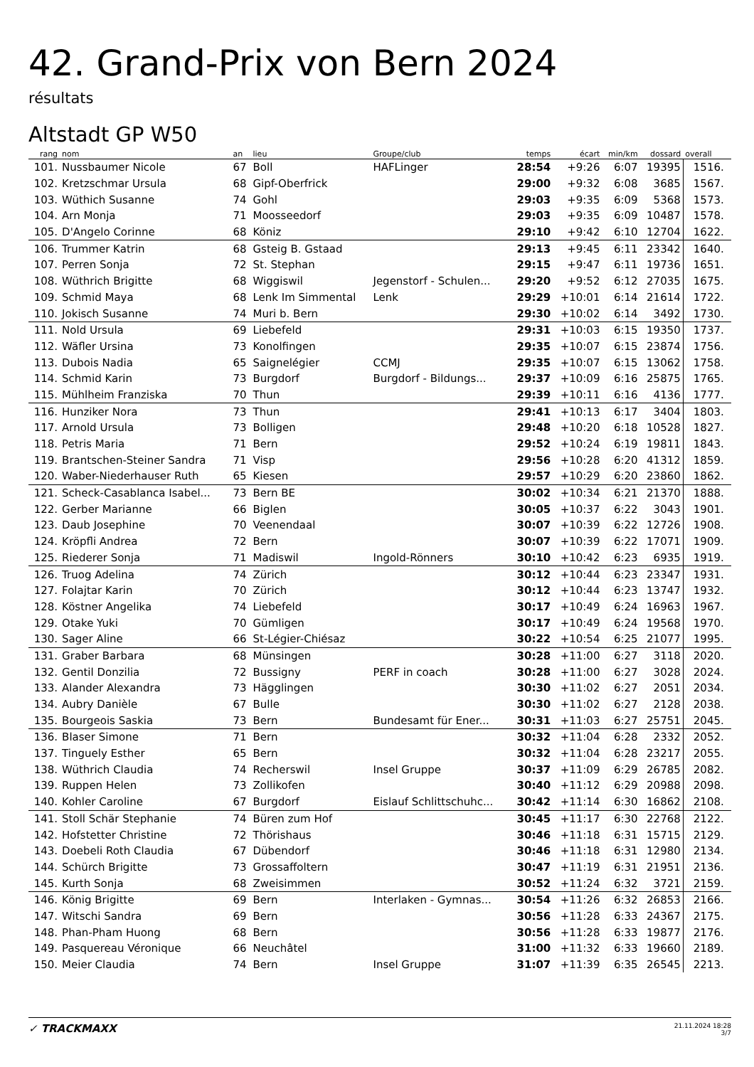42. Grand-Prix von Bern 2024
résultats
Altstadt GP W50
| rang | nom | an | lieu | Groupe/club | temps | écart | min/km | dossard | overall |
| --- | --- | --- | --- | --- | --- | --- | --- | --- | --- |
| 101. | Nussbaumer Nicole | 67 | Boll | HAFLinger | 28:54 | +9:26 | 6:07 | 19395 | 1516. |
| 102. | Kretzschmar Ursula | 68 | Gipf-Oberfrick | | 29:00 | +9:32 | 6:08 | 3685 | 1567. |
| 103. | Wüthich Susanne | 74 | Gohl | | 29:03 | +9:35 | 6:09 | 5368 | 1573. |
| 104. | Arn Monja | 71 | Moosseedorf | | 29:03 | +9:35 | 6:09 | 10487 | 1578. |
| 105. | D'Angelo Corinne | 68 | Köniz | | 29:10 | +9:42 | 6:10 | 12704 | 1622. |
| 106. | Trummer Katrin | 68 | Gsteig B. Gstaad | | 29:13 | +9:45 | 6:11 | 23342 | 1640. |
| 107. | Perren Sonja | 72 | St. Stephan | | 29:15 | +9:47 | 6:11 | 19736 | 1651. |
| 108. | Wüthrich Brigitte | 68 | Wiggiswil | Jegenstorf - Schulen... | 29:20 | +9:52 | 6:12 | 27035 | 1675. |
| 109. | Schmid Maya | 68 | Lenk Im Simmental | Lenk | 29:29 | +10:01 | 6:14 | 21614 | 1722. |
| 110. | Jokisch Susanne | 74 | Muri b. Bern | | 29:30 | +10:02 | 6:14 | 3492 | 1730. |
| 111. | Nold Ursula | 69 | Liebefeld | | 29:31 | +10:03 | 6:15 | 19350 | 1737. |
| 112. | Wäfler Ursina | 73 | Konolfingen | | 29:35 | +10:07 | 6:15 | 23874 | 1756. |
| 113. | Dubois Nadia | 65 | Saignelégier | CCMJ | 29:35 | +10:07 | 6:15 | 13062 | 1758. |
| 114. | Schmid Karin | 73 | Burgdorf | Burgdorf - Bildungs... | 29:37 | +10:09 | 6:16 | 25875 | 1765. |
| 115. | Mühlheim Franziska | 70 | Thun | | 29:39 | +10:11 | 6:16 | 4136 | 1777. |
| 116. | Hunziker Nora | 73 | Thun | | 29:41 | +10:13 | 6:17 | 3404 | 1803. |
| 117. | Arnold Ursula | 73 | Bolligen | | 29:48 | +10:20 | 6:18 | 10528 | 1827. |
| 118. | Petris Maria | 71 | Bern | | 29:52 | +10:24 | 6:19 | 19811 | 1843. |
| 119. | Brantschen-Steiner Sandra | 71 | Visp | | 29:56 | +10:28 | 6:20 | 41312 | 1859. |
| 120. | Waber-Niederhauser Ruth | 65 | Kiesen | | 29:57 | +10:29 | 6:20 | 23860 | 1862. |
| 121. | Scheck-Casablanca Isabel... | 73 | Bern BE | | 30:02 | +10:34 | 6:21 | 21370 | 1888. |
| 122. | Gerber Marianne | 66 | Biglen | | 30:05 | +10:37 | 6:22 | 3043 | 1901. |
| 123. | Daub Josephine | 70 | Veenendaal | | 30:07 | +10:39 | 6:22 | 12726 | 1908. |
| 124. | Kröpfli Andrea | 72 | Bern | | 30:07 | +10:39 | 6:22 | 17071 | 1909. |
| 125. | Riederer Sonja | 71 | Madiswil | Ingold-Rönners | 30:10 | +10:42 | 6:23 | 6935 | 1919. |
| 126. | Truog Adelina | 74 | Zürich | | 30:12 | +10:44 | 6:23 | 23347 | 1931. |
| 127. | Folajtar Karin | 70 | Zürich | | 30:12 | +10:44 | 6:23 | 13747 | 1932. |
| 128. | Köstner Angelika | 74 | Liebefeld | | 30:17 | +10:49 | 6:24 | 16963 | 1967. |
| 129. | Otake Yuki | 70 | Gümligen | | 30:17 | +10:49 | 6:24 | 19568 | 1970. |
| 130. | Sager Aline | 66 | St-Légier-Chiésaz | | 30:22 | +10:54 | 6:25 | 21077 | 1995. |
| 131. | Graber Barbara | 68 | Münsingen | | 30:28 | +11:00 | 6:27 | 3118 | 2020. |
| 132. | Gentil Donzilia | 72 | Bussigny | PERF in coach | 30:28 | +11:00 | 6:27 | 3028 | 2024. |
| 133. | Alander Alexandra | 73 | Hägglingen | | 30:30 | +11:02 | 6:27 | 2051 | 2034. |
| 134. | Aubry Danièle | 67 | Bulle | | 30:30 | +11:02 | 6:27 | 2128 | 2038. |
| 135. | Bourgeois Saskia | 73 | Bern | Bundesamt für Ener... | 30:31 | +11:03 | 6:27 | 25751 | 2045. |
| 136. | Blaser Simone | 71 | Bern | | 30:32 | +11:04 | 6:28 | 2332 | 2052. |
| 137. | Tinguely Esther | 65 | Bern | | 30:32 | +11:04 | 6:28 | 23217 | 2055. |
| 138. | Wüthrich Claudia | 74 | Recherswil | Insel Gruppe | 30:37 | +11:09 | 6:29 | 26785 | 2082. |
| 139. | Ruppen Helen | 73 | Zollikofen | | 30:40 | +11:12 | 6:29 | 20988 | 2098. |
| 140. | Kohler Caroline | 67 | Burgdorf | Eislauf Schlittschuhc... | 30:42 | +11:14 | 6:30 | 16862 | 2108. |
| 141. | Stoll Schär Stephanie | 74 | Büren zum Hof | | 30:45 | +11:17 | 6:30 | 22768 | 2122. |
| 142. | Hofstetter Christine | 72 | Thörishaus | | 30:46 | +11:18 | 6:31 | 15715 | 2129. |
| 143. | Doebeli Roth Claudia | 67 | Dübendorf | | 30:46 | +11:18 | 6:31 | 12980 | 2134. |
| 144. | Schürch Brigitte | 73 | Grossaffoltern | | 30:47 | +11:19 | 6:31 | 21951 | 2136. |
| 145. | Kurth Sonja | 68 | Zweisimmen | | 30:52 | +11:24 | 6:32 | 3721 | 2159. |
| 146. | König Brigitte | 69 | Bern | Interlaken - Gymnas... | 30:54 | +11:26 | 6:32 | 26853 | 2166. |
| 147. | Witschi Sandra | 69 | Bern | | 30:56 | +11:28 | 6:33 | 24367 | 2175. |
| 148. | Phan-Pham Huong | 68 | Bern | | 30:56 | +11:28 | 6:33 | 19877 | 2176. |
| 149. | Pasquereau Véronique | 66 | Neuchâtel | | 31:00 | +11:32 | 6:33 | 19660 | 2189. |
| 150. | Meier Claudia | 74 | Bern | Insel Gruppe | 31:07 | +11:39 | 6:35 | 26545 | 2213. |
✓ TRACKMAXX
21.11.2024 18:28
3/7